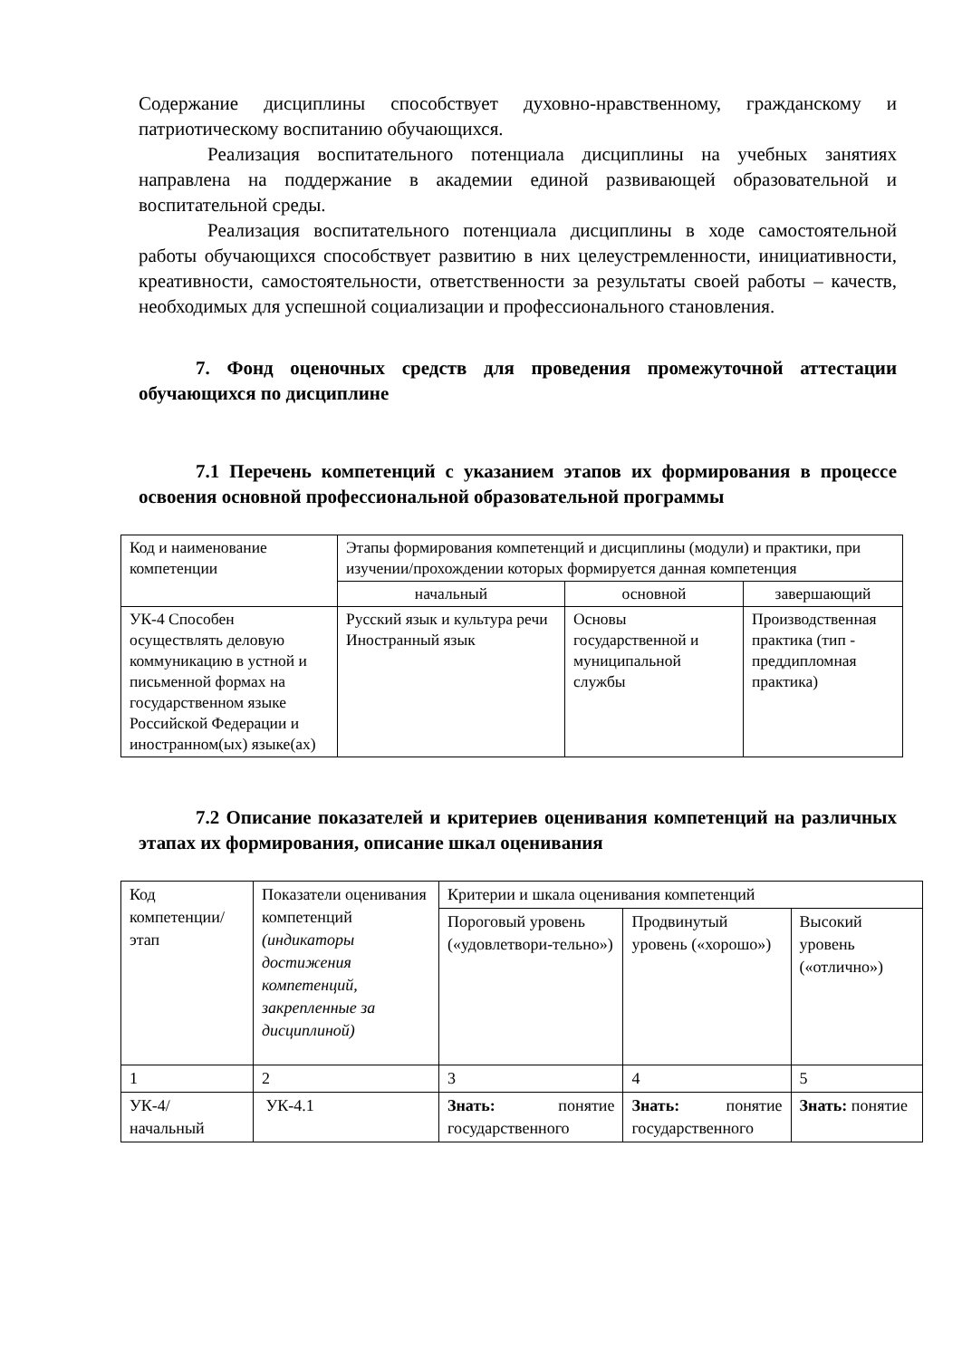Содержание дисциплины способствует духовно-нравственному, гражданскому и патриотическому воспитанию обучающихся.
Реализация воспитательного потенциала дисциплины на учебных занятиях направлена на поддержание в академии единой развивающей образовательной и воспитательной среды.
Реализация воспитательного потенциала дисциплины в ходе самостоятельной работы обучающихся способствует развитию в них целеустремленности, инициативности, креативности, самостоятельности, ответственности за результаты своей работы – качеств, необходимых для успешной социализации и профессионального становления.
7. Фонд оценочных средств для проведения промежуточной аттестации обучающихся по дисциплине
7.1 Перечень компетенций с указанием этапов их формирования в процессе освоения основной профессиональной образовательной программы
| Код и наименование компетенции | Этапы формирования компетенций и дисциплины (модули) и практики, при изучении/прохождении которых формируется данная компетенция | | |
| | начальный | основной | завершающий |
| УК-4 Способен осуществлять деловую коммуникацию в устной и письменной формах на государственном языке Российской Федерации и иностранном(ых) языке(ах) | Русский язык и культура речи Иностранный язык | Основы государственной и муниципальной службы | Производственная практика (тип - преддипломная практика) |
7.2 Описание показателей и критериев оценивания компетенций на различных этапах их формирования, описание шкал оценивания
| Код компетенции/ этап | Показатели оценивания компетенций (индикаторы достижения компетенций, закрепленные за дисциплиной) | Критерии и шкала оценивания компетенций | | |
| | | Пороговый уровень («удовлетвори-тельно») | Продвинутый уровень («хорошо») | Высокий уровень («отлично») |
| 1 | 2 | 3 | 4 | 5 |
| УК-4/начальный | УК-4.1 | Знать: понятие государственного | Знать: понятие государственного | Знать: понятие |